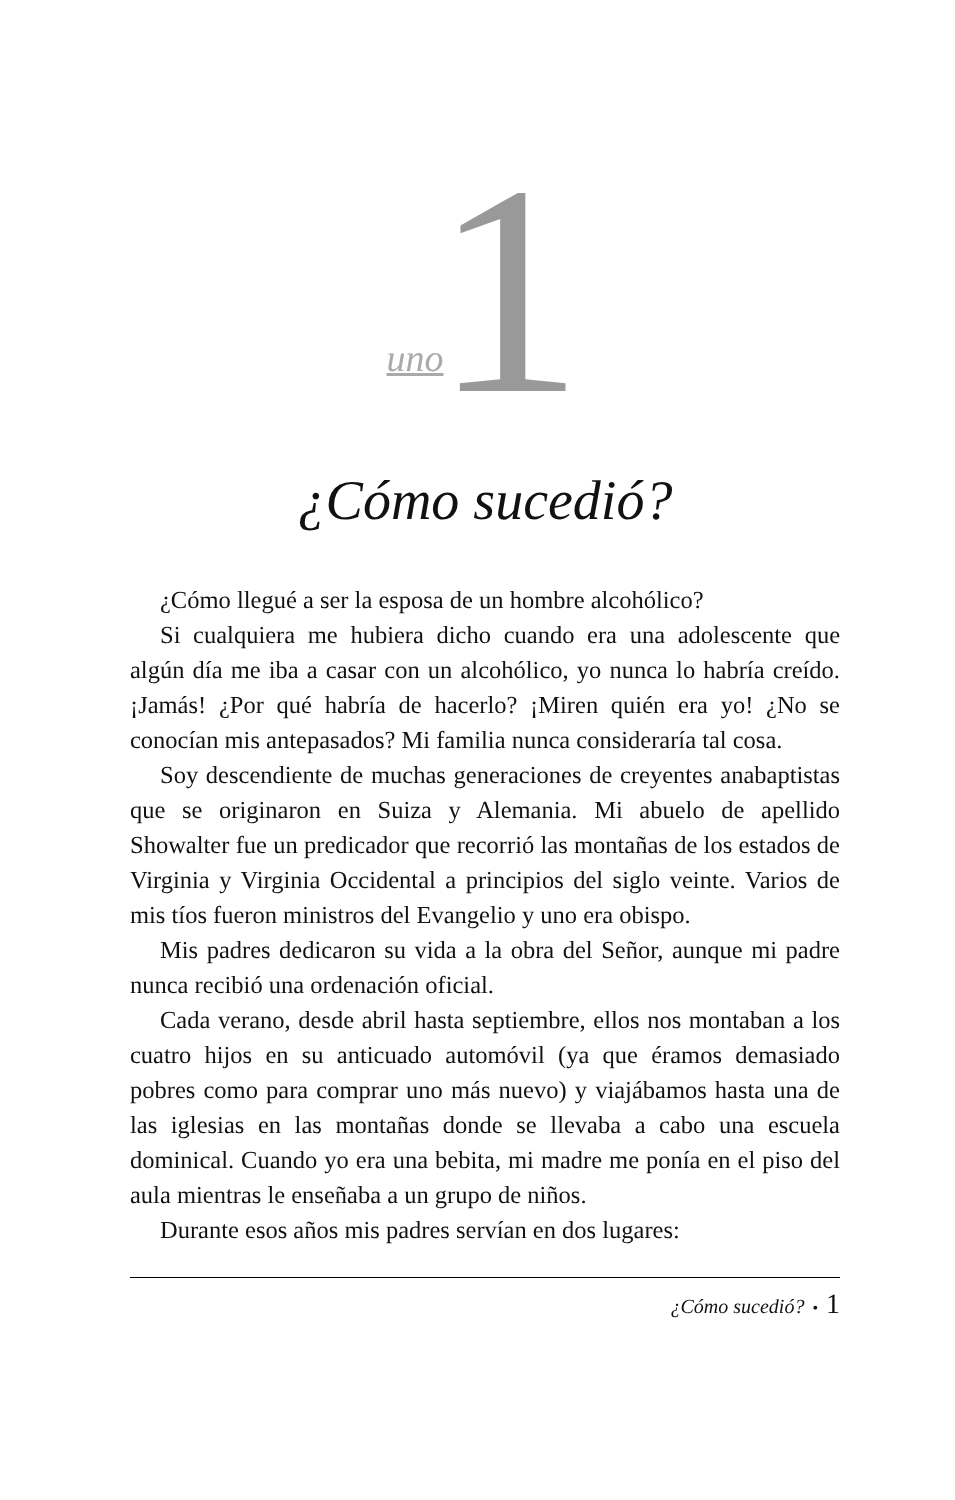uno 1
¿Cómo sucedió?
¿Cómo llegué a ser la esposa de un hombre alcohólico?
Si cualquiera me hubiera dicho cuando era una adolescente que algún día me iba a casar con un alcohólico, yo nunca lo habría creído. ¡Jamás! ¿Por qué habría de hacerlo? ¡Miren quién era yo! ¿No se conocían mis antepasados? Mi familia nunca consideraría tal cosa.
Soy descendiente de muchas generaciones de creyentes anabaptistas que se originaron en Suiza y Alemania. Mi abuelo de apellido Showalter fue un predicador que recorrió las montañas de los estados de Virginia y Virginia Occidental a principios del siglo veinte. Varios de mis tíos fueron ministros del Evangelio y uno era obispo.
Mis padres dedicaron su vida a la obra del Señor, aunque mi padre nunca recibió una ordenación oficial.
Cada verano, desde abril hasta septiembre, ellos nos montaban a los cuatro hijos en su anticuado automóvil (ya que éramos demasiado pobres como para comprar uno más nuevo) y viajábamos hasta una de las iglesias en las montañas donde se llevaba a cabo una escuela dominical. Cuando yo era una bebita, mi madre me ponía en el piso del aula mientras le enseñaba a un grupo de niños.
Durante esos años mis padres servían en dos lugares:
¿Cómo sucedió? • 1